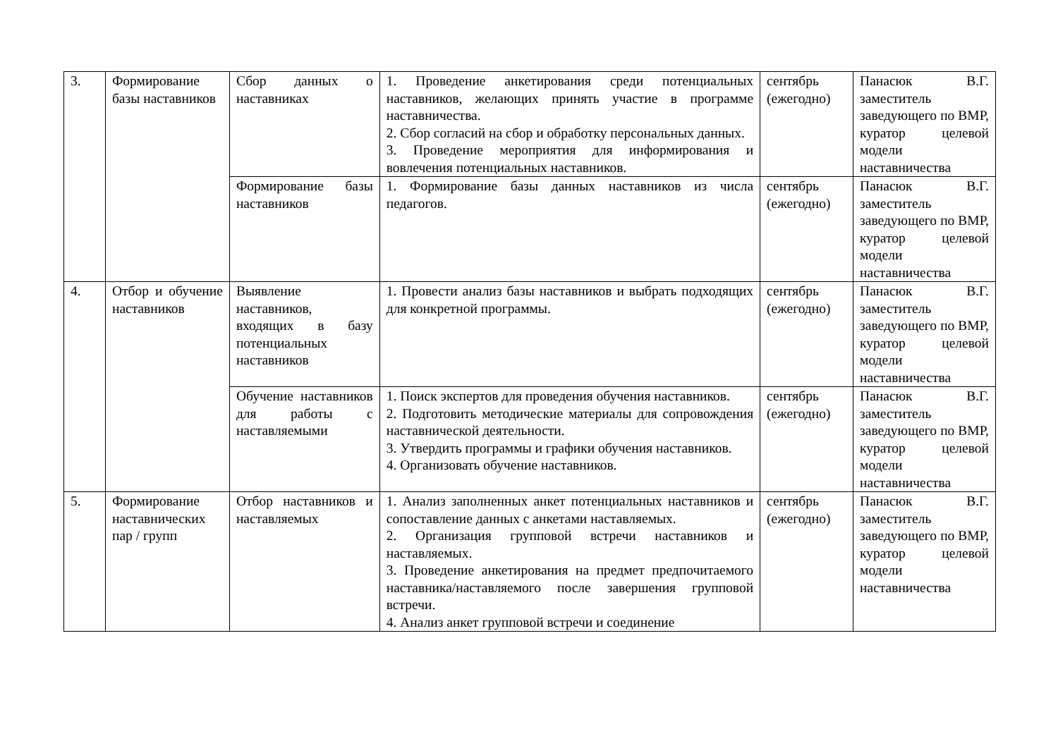| 3. | Формирование базы наставников | Сбор данных о наставниках | 1. Проведение анкетирования среди потенциальных наставников, желающих принять участие в программе наставничества. 2. Сбор согласий на сбор и обработку персональных данных. 3. Проведение мероприятия для информирования и вовлечения потенциальных наставников. | сентябрь (ежегодно) | Панасюк В.Г. заместитель заведующего по ВМР, куратор целевой модели наставничества |
| | | Формирование базы наставников | 1. Формирование базы данных наставников из числа педагогов. | сентябрь (ежегодно) | Панасюк В.Г. заместитель заведующего по ВМР, куратор целевой модели наставничества |
| 4. | Отбор и обучение наставников | Выявление наставников, входящих в базу потенциальных наставников | 1. Провести анализ базы наставников и выбрать подходящих для конкретной программы. | сентябрь (ежегодно) | Панасюк В.Г. заместитель заведующего по ВМР, куратор целевой модели наставничества |
| | | Обучение наставников для работы с наставляемыми | 1. Поиск экспертов для проведения обучения наставников. 2. Подготовить методические материалы для сопровождения наставнической деятельности. 3. Утвердить программы и графики обучения наставников. 4. Организовать обучение наставников. | сентябрь (ежегодно) | Панасюк В.Г. заместитель заведующего по ВМР, куратор целевой модели наставничества |
| 5. | Формирование наставнических пар / групп | Отбор наставников и наставляемых | 1. Анализ заполненных анкет потенциальных наставников и сопоставление данных с анкетами наставляемых. 2. Организация групповой встречи наставников и наставляемых. 3. Проведение анкетирования на предмет предпочитаемого наставника/наставляемого после завершения групповой встречи. 4. Анализ анкет групповой встречи и соединение | сентябрь (ежегодно) | Панасюк В.Г. заместитель заведующего по ВМР, куратор целевой модели наставничества |